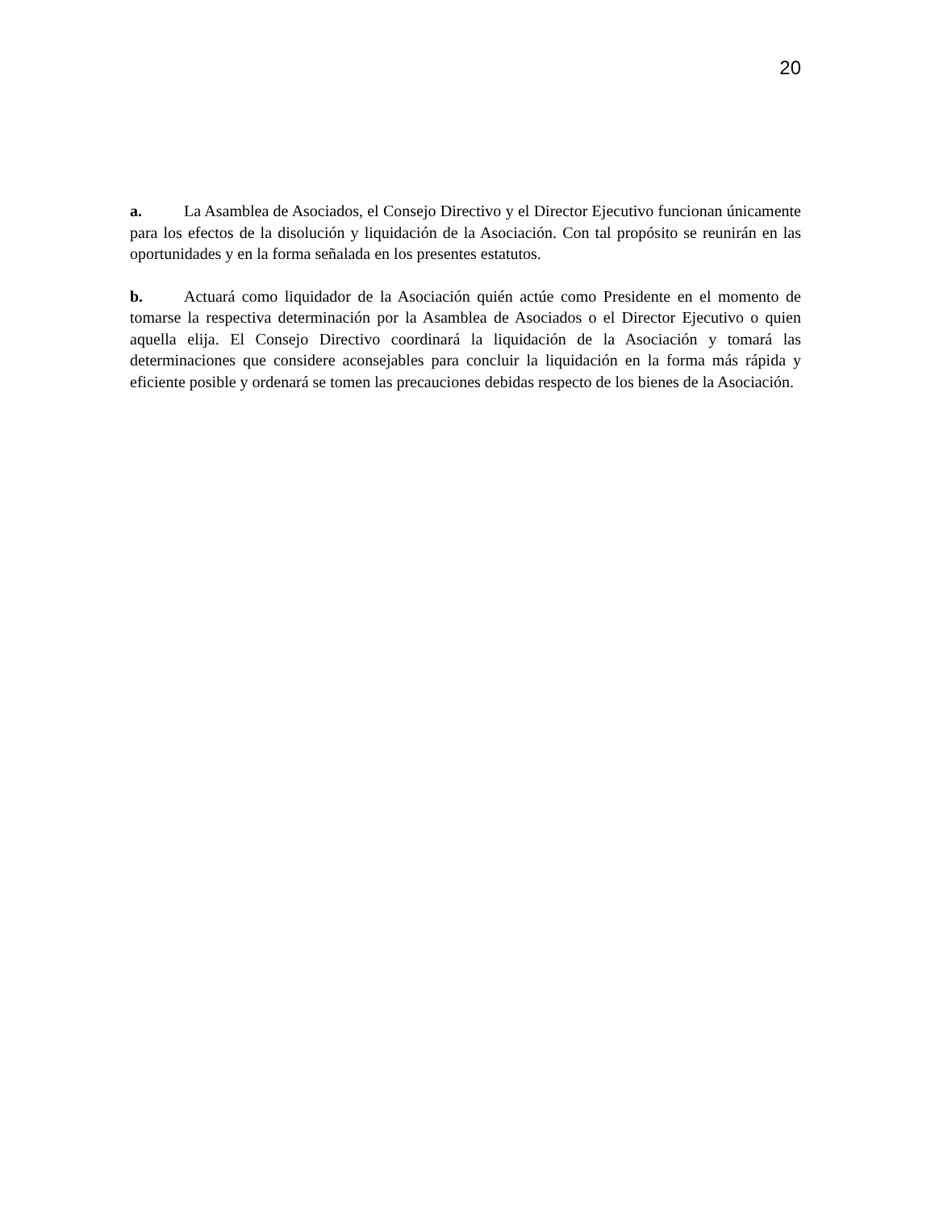20
a. La Asamblea de Asociados, el Consejo Directivo y el Director Ejecutivo funcionan únicamente para los efectos de la disolución y liquidación de la Asociación. Con tal propósito se reunirán en las oportunidades y en la forma señalada en los presentes estatutos.
b. Actuará como liquidador de la Asociación quién actúe como Presidente en el momento de tomarse la respectiva determinación por la Asamblea de Asociados o el Director Ejecutivo o quien aquella elija. El Consejo Directivo coordinará la liquidación de la Asociación y tomará las determinaciones que considere aconsejables para concluir la liquidación en la forma más rápida y eficiente posible y ordenará se tomen las precauciones debidas respecto de los bienes de la Asociación.